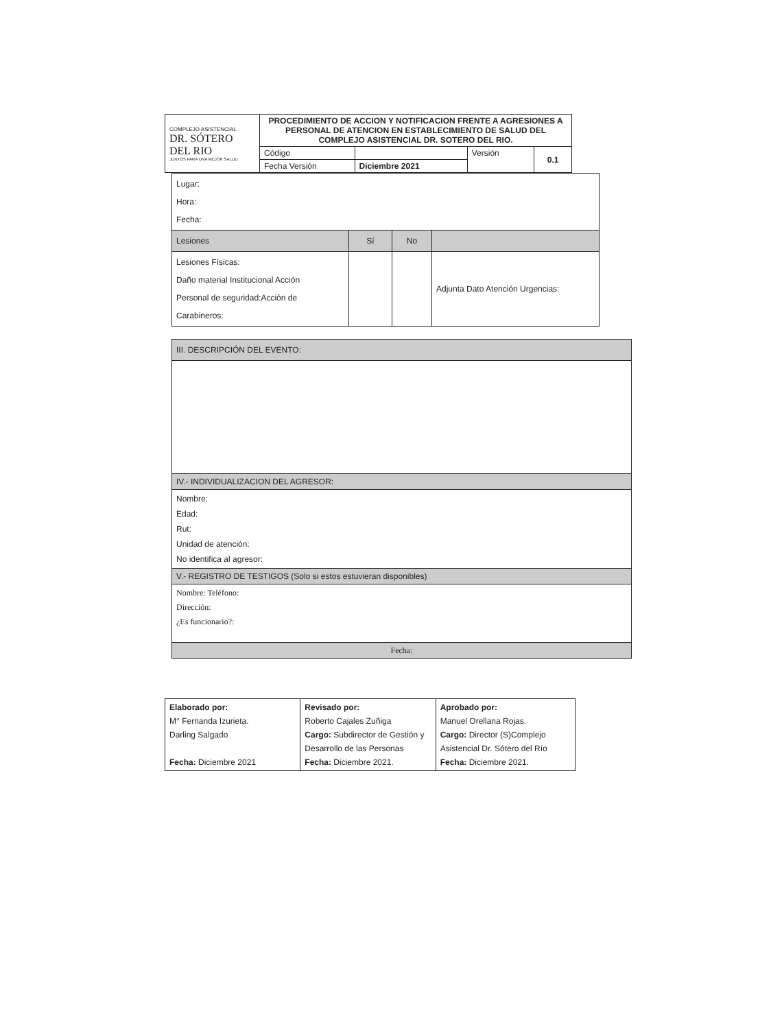| COMPLEJO ASISTENCIAL DR. SÓTERO DEL RIO JUNTOS PARA UNA MEJOR SALUD | PROCEDIMIENTO DE ACCION Y NOTIFICACION FRENTE A AGRESIONES A PERSONAL DE ATENCION EN ESTABLECIMIENTO DE SALUD DEL COMPLEJO ASISTENCIAL DR. SOTERO DEL RIO. | | | |
| | Código | | Versión | 0.1 |
| | Fecha Versión | Diciembre 2021 | | |
| Lugar: Hora: Fecha: | | | |
| Lesiones | Sí | No | |
| Lesiones Físicas: Daño material Institucional Acción Personal de seguridad:Acción de Carabineros: | | | Adjunta Dato Atención Urgencias: |
| III. DESCRIPCIÓN DEL EVENTO: |
| IV.- INDIVIDUALIZACION DEL AGRESOR: |
| Nombre: Edad: Rut: Unidad de atención: No identifica al agresor: |
| V.- REGISTRO DE TESTIGOS (Solo si estos estuvieran disponibles) |
| Nombre: Teléfono: Dirección: ¿Es funcionario?: |
| Fecha: |
| Elaborado por: M° Fernanda Izurieta. Darling Salgado Fecha: Diciembre 2021 | Revisado por: Roberto Cajales Zuñiga Cargo: Subdirector de Gestión y Desarrollo de las Personas Fecha: Diciembre 2021. | Aprobado por: Manuel Orellana Rojas. Cargo: Director (S)Complejo Asistencial Dr. Sótero del Río Fecha: Diciembre 2021. |